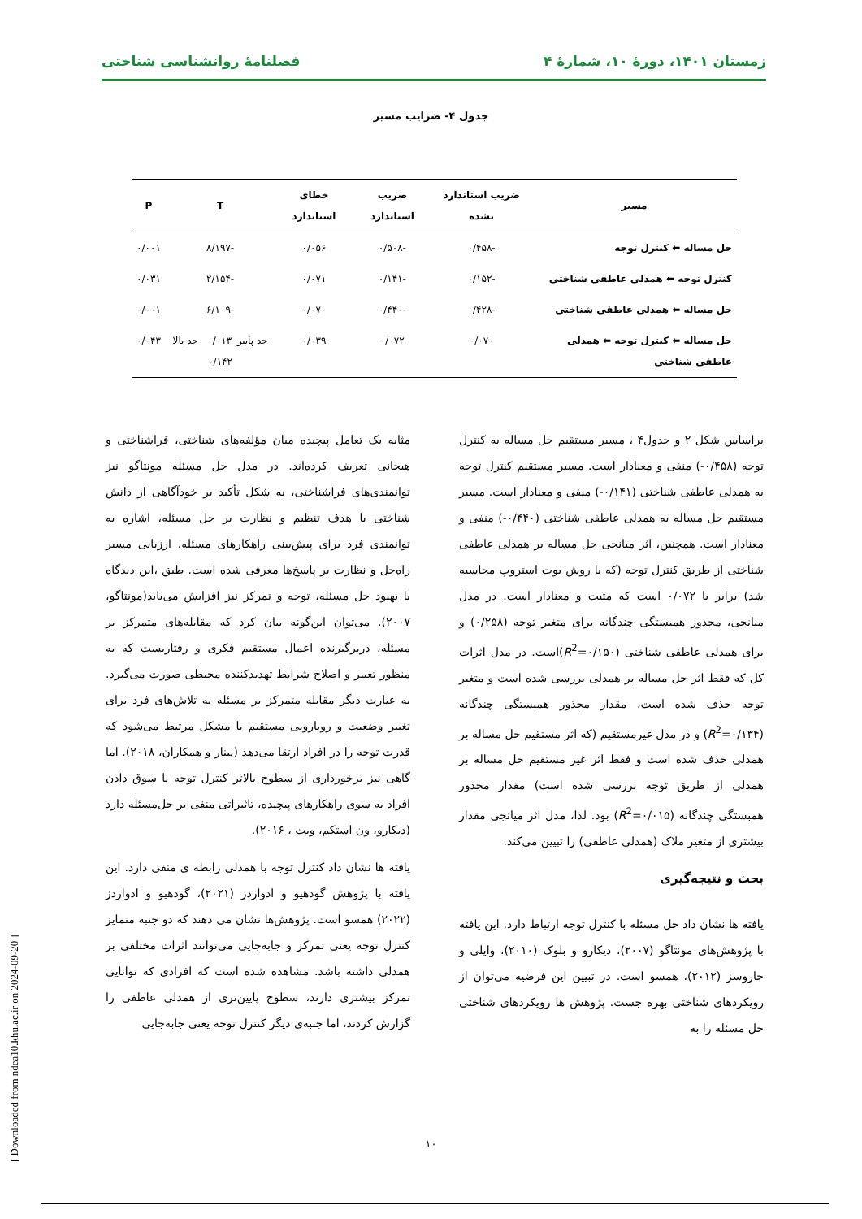زمستان ۱۴۰۱، دورهٔ ۱۰، شمارهٔ ۴ فصلنامهٔ روانشناسی شناختی
جدول ۴- ضرایب مسیر
| مسیر | ضریب استاندارد نشده | ضریب استاندارد | خطای استاندارد | T | P |
| --- | --- | --- | --- | --- | --- |
| حل مساله ⬅ کنترل توجه | -۰/۴۵۸ | -۰/۵۰۸ | ۰/۰۵۶ | -۸/۱۹۷ | ۰/۰۰۱ |
| کنترل توجه ⬅ همدلی عاطفی شناختی | -۰/۱۵۲ | -۰/۱۴۱ | ۰/۰۷۱ | -۲/۱۵۴ | ۰/۰۳۱ |
| حل مساله ⬅ همدلی عاطفی شناختی | -۰/۴۲۸ | -۰/۴۴۰ | ۰/۰۷۰ | -۶/۱۰۹ | ۰/۰۰۱ |
| حل مساله ⬅ کنترل توجه ⬅ همدلی عاطفی شناختی | ۰/۰۷۰ | ۰/۰۷۲ | ۰/۰۳۹ | حد پایین ۰/۰۱۳ حد بالا ۰/۱۴۲ | ۰/۰۴۳ |
براساس شکل ۲ و جدول۴ ، مسیر مستقیم حل مساله به کنترل توجه (۰/۴۵۸-) منفی و معنادار است. مسیر مستقیم کنترل توجه به همدلی عاطفی شناختی (۰/۱۴۱-) منفی و معنادار است. مسیر مستقیم حل مساله به همدلی عاطفی شناختی (۰/۴۴۰-) منفی و معنادار است. همچنین، اثر میانجی حل مساله بر همدلی عاطفی شناختی از طریق کنترل توجه (که با روش بوت استروپ محاسبه شد) برابر با ۰/۰۷۲ است که مثبت و معنادار است. در مدل میانجی، مجذور همبستگی چندگانه برای متغیر توجه (۰/۲۵۸) و برای همدلی عاطفی شناختی (R<sup>2</sup>=۰/۱۵۰)است. در مدل اثرات کل که فقط اثر حل مساله بر همدلی بررسی شده است و متغیر توجه حذف شده است، مقدار مجذور همبستگی چندگانه (R<sup>2</sup>=۰/۱۳۴) و در مدل غیرمستقیم (که اثر مستقیم حل مساله بر همدلی حذف شده است و فقط اثر غیر مستقیم حل مساله بر همدلی از طریق توجه بررسی شده است) مقدار مجذور همبستگی چندگانه (R<sup>2</sup>=۰/۰۱۵) بود. لذا، مدل اثر میانجی مقدار بیشتری از متغیر ملاک (همدلی عاطفی) را تبیین می‌کند.
بحث و نتیجه‌گیری
یافته ها نشان داد حل مسئله با کنترل توجه ارتباط دارد. این یافته با پژوهش‌های مونتاگو (۲۰۰۷)، دیکارو و بلوک (۲۰۱۰)، وایلی و جاروسز (۲۰۱۲)، همسو است. در تبیین این فرضیه می‌توان از رویکردهای شناختی بهره جست. پژوهش ها رویکردهای شناختی حل مسئله را به
مثابه یک تعامل پیچیده میان مؤلفه‌های شناختی، فراشناختی و هیجانی تعریف کرده‌اند. در مدل حل مسئله مونتاگو نیز توانمندی‌های فراشناختی، به شکل تأکید بر خودآگاهی از دانش شناختی با هدف تنظیم و نظارت بر حل مسئله، اشاره به توانمندی فرد برای پیش‌بینی راهکارهای مسئله، ارزیابی مسیر راه‌حل و نظارت بر پاسخ‌ها معرفی شده است. طبق ،این دیدگاه با بهبود حل مسئله، توجه و تمرکز نیز افزایش می‌یابد(مونتاگو، ۲۰۰۷). می‌توان این‌گونه بیان کرد که مقابله‌های متمرکز بر مسئله، دربرگیرنده اعمال مستقیم فکری و رفتاریست که به منظور تغییر و اصلاح شرایط تهدیدکننده محیطی صورت می‌گیرد. به عبارت دیگر مقابله متمرکز بر مسئله به تلاش‌های فرد برای تغییر وضعیت و رویارویی مستقیم با مشکل مرتبط می‌شود که قدرت توجه را در افراد ارتقا می‌دهد (پینار و همکاران، ۲۰۱۸). اما گاهی نیز برخورداری از سطوح بالاتر کنترل توجه با سوق دادن افراد به سوی راهکارهای پیچیده، تاثیراتی منفی بر حل‌مسئله دارد (دیکارو، ون استکم، ویت ، ۲۰۱۶).
یافته ها نشان داد کنترل توجه با همدلی رابطه ی منفی دارد. این یافته با پژوهش گودهیو و ادواردز (۲۰۲۱)، گودهیو و ادواردز (۲۰۲۲) همسو است. پژوهش‌ها نشان می دهند که دو جنبه متمایز کنترل توجه یعنی تمرکز و جابه‌جایی می‌توانند اثرات مختلفی بر همدلی داشته باشد. مشاهده شده است که افرادی که توانایی تمرکز بیشتری دارند، سطوح پایین‌تری از همدلی عاطفی را گزارش کردند، اما جنبه‌ی دیگر کنترل توجه یعنی جابه‌جایی
۱۰
[ Downloaded from ndea10.khu.ac.ir on 2024-09-20 ]